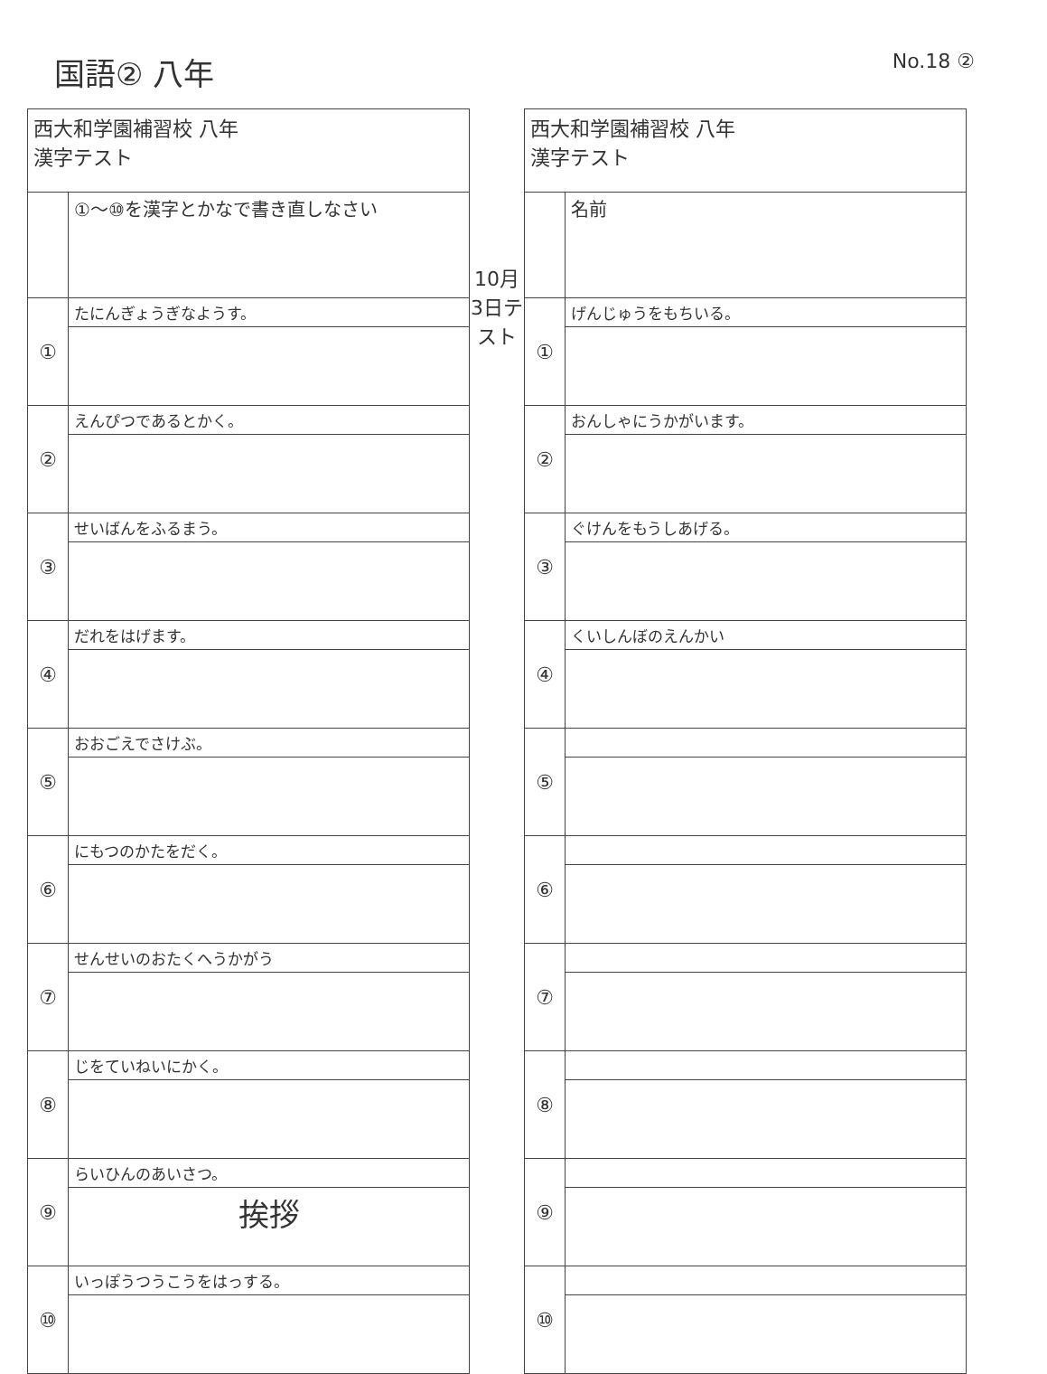国語② 八年
No.18 ②
| 西大和学園補習校 八年 漢字テスト | |
| | ①～⑩を漢字とかなで書き直しなさい |
| ① | たにんぎょうぎなようす。 |
| ② | えんぴつであるとかく。 |
| ③ | せいばんをふるまう。 |
| ④ | だれをはげます。 |
| ⑤ | おおごえでさけぶ。 |
| ⑥ | にもつのかたをだく。 |
| ⑦ | せんせいのおたくへうかがう |
| ⑧ | じをていねいにかく。 |
| ⑨ | らいひんのあいさつ。 |
| | 挨拶 |
| ⑩ | いっぽうつうこうをはっする。 |
10月3日テスト
| 西大和学園補習校 八年 漢字テスト | |
| | 名前 |
| ① | げんじゅうをもちいる。 |
| ② | おんしゃにうかがいます。 |
| ③ | ぐけんをもうしあげる。 |
| ④ | くいしんぼのえんかい |
| ⑤ | |
| ⑥ | |
| ⑦ | |
| ⑧ | |
| ⑨ | |
| ⑩ | |